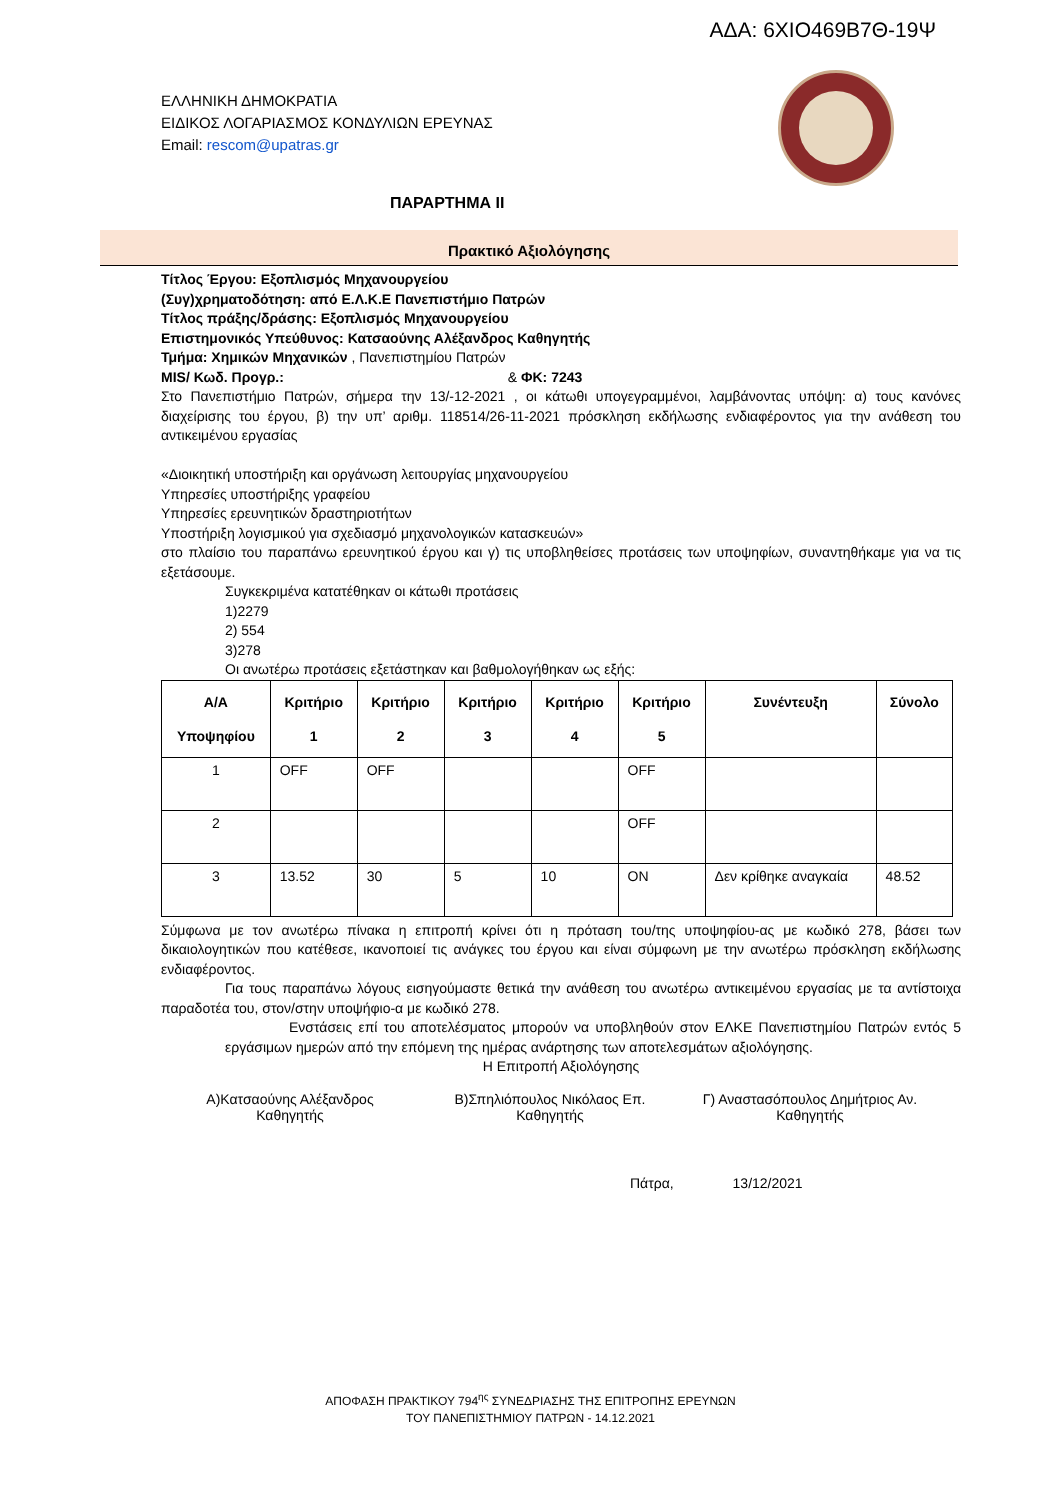ΑΔΑ: 6ΧΙΟ469Β7Θ-19Ψ
ΕΛΛΗΝΙΚΗ ΔΗΜΟΚΡΑΤΙΑ
ΕΙΔΙΚΟΣ ΛΟΓΑΡΙΑΣΜΟΣ ΚΟΝΔΥΛΙΩΝ ΕΡΕΥΝΑΣ
Email: rescom@upatras.gr
ΠΑΡΑΡΤΗΜΑ ΙΙ
Πρακτικό Αξιολόγησης
Τίτλος Έργου: Εξοπλισμός Μηχανουργείου
(Συγ)χρηματοδότηση: από Ε.Λ.Κ.Ε Πανεπιστήμιο Πατρών
Τίτλος πράξης/δράσης: Εξοπλισμός Μηχανουργείου
Επιστημονικός Υπεύθυνος: Κατσαούνης Αλέξανδρος Καθηγητής
Τμήμα: Χημικών Μηχανικών , Πανεπιστημίου Πατρών
MIS/ Κωδ. Προγρ.: & ΦΚ: 7243
Στο Πανεπιστήμιο Πατρών, σήμερα την 13/-12-2021 , οι κάτωθι υπογεγραμμένοι, λαμβάνοντας υπόψη: α) τους κανόνες διαχείρισης του έργου, β) την υπ’ αριθμ. 118514/26-11-2021 πρόσκληση εκδήλωσης ενδιαφέροντος για την ανάθεση του αντικειμένου εργασίας
«Διοικητική υποστήριξη και οργάνωση λειτουργίας μηχανουργείου
Υπηρεσίες υποστήριξης γραφείου
Υπηρεσίες ερευνητικών δραστηριοτήτων
Υποστήριξη λογισμικού για σχεδιασμό μηχανολογικών κατασκευών»
στο πλαίσιο του παραπάνω ερευνητικού έργου και γ) τις υποβληθείσες προτάσεις των υποψηφίων, συναντηθήκαμε για να τις εξετάσουμε.
Συγκεκριμένα κατατέθηκαν οι κάτωθι προτάσεις
1)2279
2) 554
3)278
Οι ανωτέρω προτάσεις εξετάστηκαν και βαθμολογήθηκαν ως εξής:
| Α/Α Υποψηφίου | Κριτήριο 1 | Κριτήριο 2 | Κριτήριο 3 | Κριτήριο 4 | Κριτήριο 5 | Συνέντευξη | Σύνολο |
| --- | --- | --- | --- | --- | --- | --- | --- |
| 1 | OFF | OFF | | | OFF | | |
| 2 | | | | | OFF | | |
| 3 | 13.52 | 30 | 5 | 10 | ON | Δεν κρίθηκε αναγκαία | 48.52 |
Σύμφωνα με τον ανωτέρω πίνακα η επιτροπή κρίνει ότι η πρόταση του/της υποψηφίου-ας με κωδικό 278, βάσει των δικαιολογητικών που κατέθεσε, ικανοποιεί τις ανάγκες του έργου και είναι σύμφωνη με την ανωτέρω πρόσκληση εκδήλωσης ενδιαφέροντος.
Για τους παραπάνω λόγους εισηγούμαστε θετικά την ανάθεση του ανωτέρω αντικειμένου εργασίας με τα αντίστοιχα παραδοτέα του, στον/στην υποψήφιο-α με κωδικό 278.
Ενστάσεις επί του αποτελέσματος μπορούν να υποβληθούν στον ΕΛΚΕ Πανεπιστημίου Πατρών εντός 5 εργάσιμων ημερών από την επόμενη της ημέρας ανάρτησης των αποτελεσμάτων αξιολόγησης.
Η Επιτροπή Αξιολόγησης
Α)Κατσαούνης Αλέξανδρος
Καθηγητής
Β)Σπηλιόπουλος Νικόλαος Επ.
Καθηγητής
Γ) Αναστασόπουλος Δημήτριος Αν.
Καθηγητής
Πάτρα, 13/12/2021
ΑΠΟΦΑΣΗ ΠΡΑΚΤΙΚΟΥ 794<sup>ης</sup> ΣΥΝΕΔΡΙΑΣΗΣ ΤΗΣ ΕΠΙΤΡΟΠΗΣ ΕΡΕΥΝΩΝ
ΤΟΥ ΠΑΝΕΠΙΣΤΗΜΙΟΥ ΠΑΤΡΩΝ - 14.12.2021